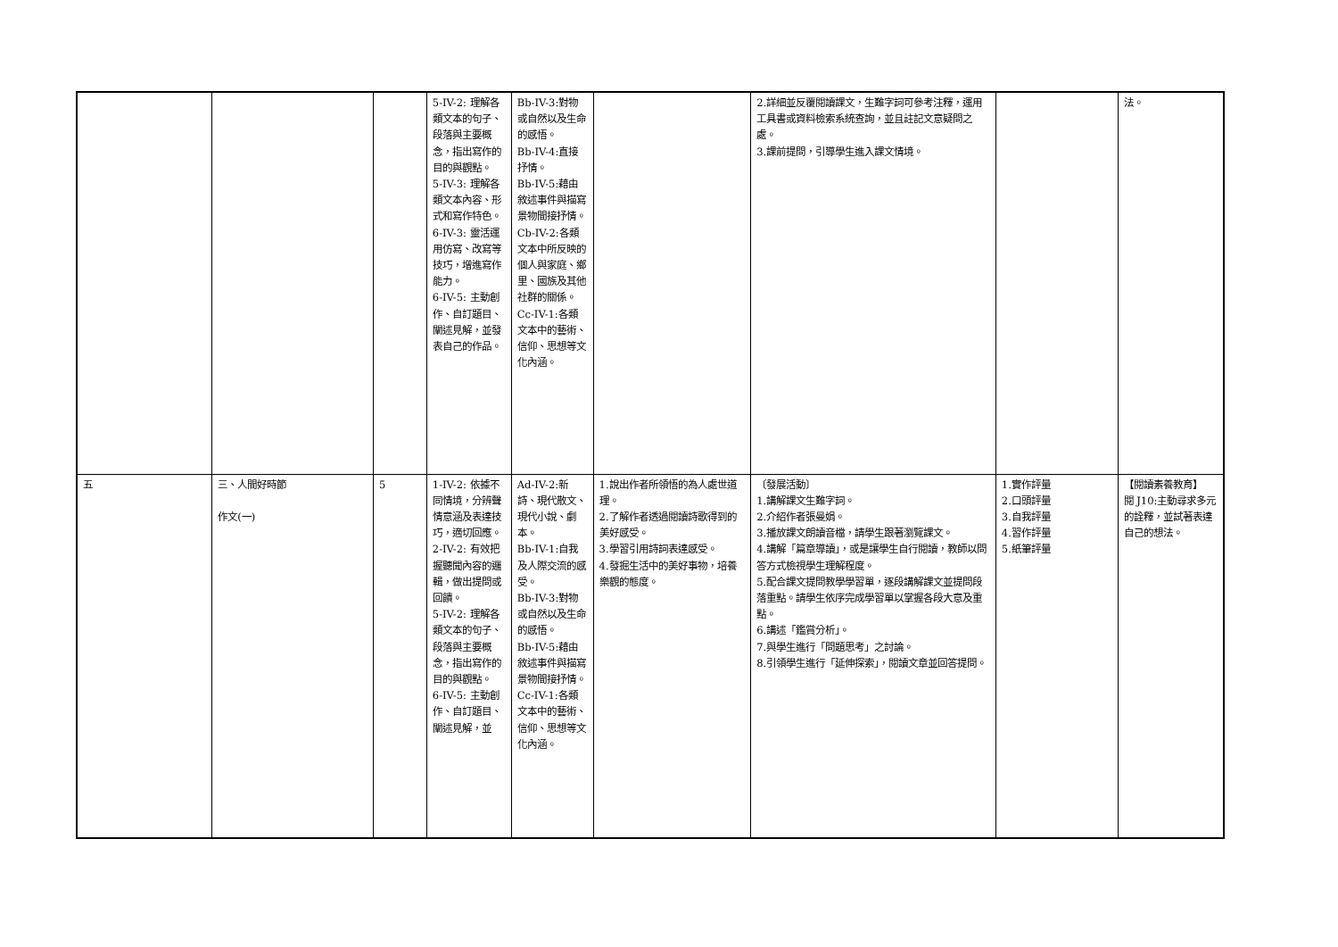| | | | 5-IV-2: 理解各類文本的句子、段落與主要概念，指出寫作的目的與觀點。 5-IV-3: 理解各類文本內容、形式和寫作特色。 6-IV-3: 靈活運用仿寫、改寫等技巧，增進寫作能力。 6-IV-5: 主動創作、自訂題目、闡述見解，並發表自己的作品。 | Bb-IV-3:對物或自然以及生命的感悟。 Bb-IV-4:直接抒情。 Bb-IV-5:藉由敘述事件與描寫景物間接抒情。 Cb-IV-2:各類文本中所反映的個人與家庭、鄉里、國族及其他社群的關係。 Cc-IV-1:各類文本中的藝術、信仰、思想等文化內涵。 | | 2.詳細並反覆閱讀課文，生難字詞可參考注釋，運用工具書或資料檢索系統查詢，並且註記文意疑問之處。 3.課前提問，引導學生進入課文情境。 | | 法。 |
| 五 | 三、人間好時節 作文(一) | 5 | 1-IV-2: 依據不同情境，分辨聲情意涵及表達技巧，適切回應。 2-IV-2: 有效把握聽聞內容的邏輯，做出提問或回饋。 5-IV-2: 理解各類文本的句子、段落與主要概念，指出寫作的目的與觀點。 6-IV-5: 主動創作、自訂題目、闡述見解，並 | Ad-IV-2:新詩、現代散文、現代小說、劇本。 Bb-IV-1:自我及人際交流的感受。 Bb-IV-3:對物或自然以及生命的感悟。 Bb-IV-5:藉由敘述事件與描寫景物間接抒情。 Cc-IV-1:各類文本中的藝術、信仰、思想等文化內涵。 | 1.說出作者所領悟的為人處世道理。 2.了解作者透過閱讀詩歌得到的美好感受。 3.學習引用詩詞表達感受。 4.發掘生活中的美好事物，培養樂觀的態度。 | 〔發展活動〕 1.講解課文生難字詞。 2.介紹作者張曼娟。 3.播放課文朗讀音檔，請學生跟著瀏覽課文。 4.講解「篇章導讀」，或是讓學生自行閱讀，教師以問答方式檢視學生理解程度。 5.配合課文提問教學學習單，逐段講解課文並提問段落重點。請學生依序完成學習單以掌握各段大意及重點。 6.講述「鑑賞分析」。 7.與學生進行「問題思考」之討論。 8.引領學生進行「延伸探索」，閱讀文章並回答提問。 | 1.實作評量 2.口頭評量 3.自我評量 4.習作評量 5.紙筆評量 | 【閱讀素養教育】 閱 J10:主動尋求多元的詮釋，並試著表達自己的想法。 |